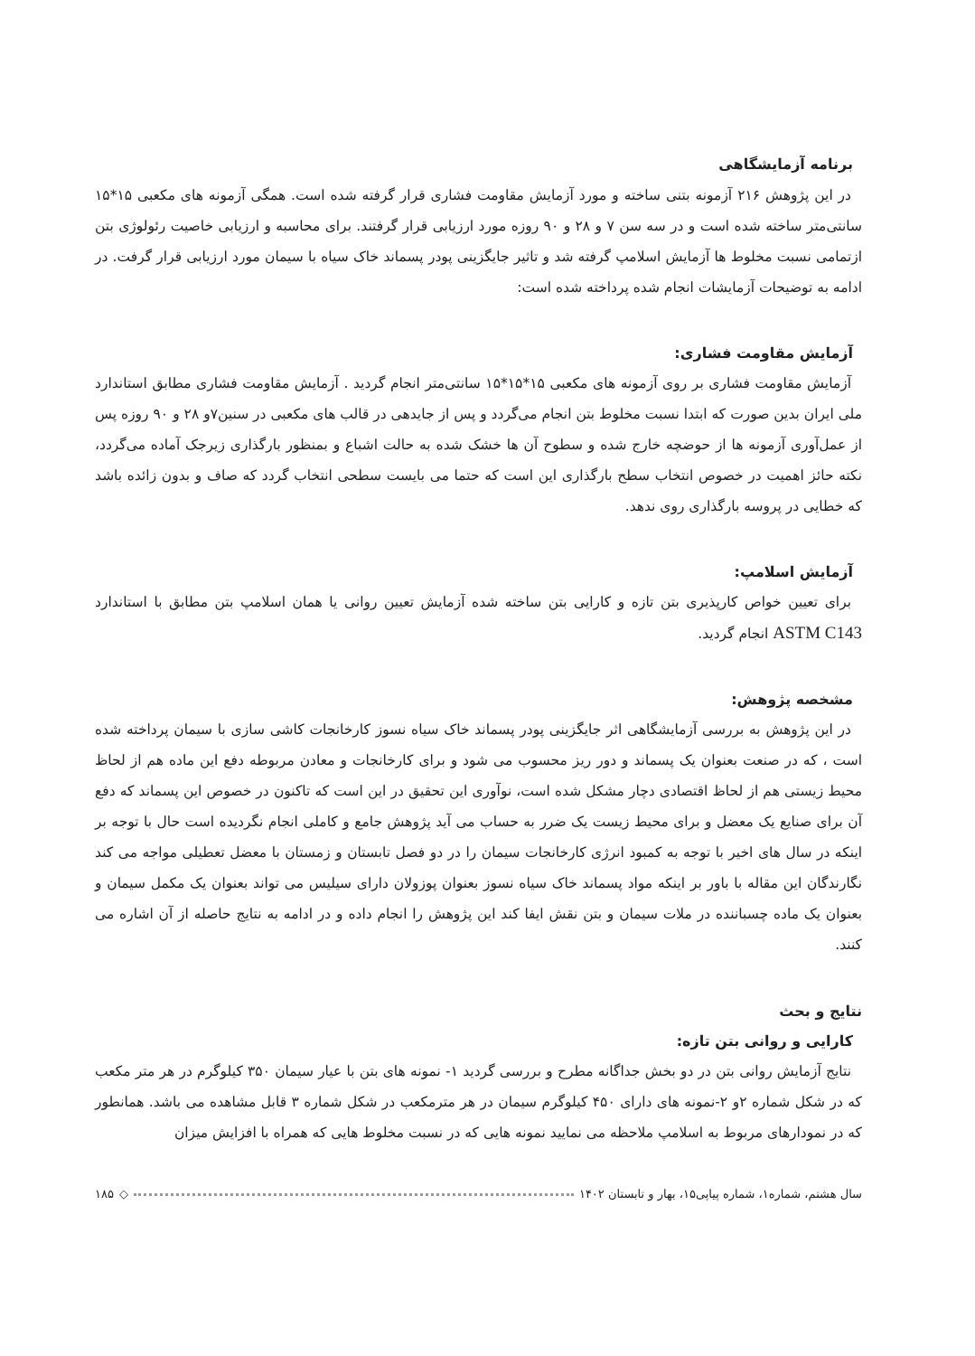برنامه آزمایشگاهی
در این پژوهش ۲۱۶ آزمونه بتنی ساخته و مورد آزمایش مقاومت فشاری قرار گرفته شده است. همگی آزمونه های مکعبی ۱۵*۱۵ سانتی‌متر ساخته شده است و در سه سن ۷ و ۲۸ و ۹۰ روزه مورد ارزیابی قرار گرفتند. برای محاسبه و ارزیابی خاصیت رئولوژی بتن ازتمامی نسبت مخلوط ها آزمایش اسلامپ گرفته شد و تاثیر جایگزینی پودر پسماند خاک سیاه با سیمان مورد ارزیابی قرار گرفت. در ادامه به توضیحات آزمایشات انجام شده پرداخته شده است:
آزمایش مقاومت فشاری:
آزمایش مقاومت فشاری بر روی آزمونه های مکعبی ۱۵*۱۵*۱۵ سانتی‌متر انجام گردید . آزمایش مقاومت فشاری مطابق استاندارد ملی ایران بدین صورت که ابتدا نسبت مخلوط بتن انجام می‌گردد و پس از جایدهی در قالب های مکعبی در سنین۷و ۲۸ و ۹۰ روزه پس از عمل‌آوری آزمونه ها از حوضچه خارج شده و سطوح آن ها خشک شده به حالت اشباع و بمنظور بارگذاری زیرجک آماده می‌گردد، نکته حائز اهمیت در خصوص انتخاب سطح بارگذاری این است که حتما می بایست سطحی انتخاب گردد که صاف و بدون زائده باشد که خطایی در پروسه بارگذاری روی ندهد.
آزمایش اسلامپ:
برای تعیین خواص کارپذیری بتن تازه و کارایی بتن ساخته شده آزمایش تعیین روانی یا همان اسلامپ بتن مطابق با استاندارد ASTM C143 انجام گردید.
مشخصه پژوهش:
در این پژوهش به بررسی آزمایشگاهی اثر جایگزینی پودر پسماند خاک سیاه نسوز کارخانجات کاشی سازی با سیمان پرداخته شده است ، که در صنعت بعنوان یک پسماند و دور ریز محسوب می شود و برای کارخانجات و معادن مربوطه دفع این ماده هم از لحاظ محیط زیستی هم از لحاظ اقتصادی دچار مشکل شده است، نوآوری این تحقیق در این است که تاکنون در خصوص این پسماند که دفع آن برای صنایع یک معضل و برای محیط زیست یک ضرر به حساب می آید پژوهش جامع و کاملی انجام نگردیده است حال با توجه بر اینکه در سال های اخیر با توجه به کمبود انرژی کارخانجات سیمان را در دو فصل تابستان و زمستان با معضل تعطیلی مواجه می کند نگارندگان این مقاله با باور بر اینکه مواد پسماند خاک سیاه نسوز بعنوان پوزولان دارای سیلیس می تواند بعنوان یک مکمل سیمان و بعنوان یک ماده چسباننده در ملات سیمان و بتن نقش ایفا کند این پژوهش را انجام داده و در ادامه به نتایج حاصله از آن اشاره می کنند.
نتایج و بحث
کارایی و روانی بتن تازه:
نتایج آزمایش روانی بتن در دو بخش جداگانه مطرح و بررسی گردید ۱- نمونه های بتن با عیار سیمان ۳۵۰ کیلوگرم در هر متر مکعب که در شکل شماره ۲و ۲-نمونه های دارای ۴۵۰ کیلوگرم سیمان در هر مترمکعب در شکل شماره ۳ قابل مشاهده می باشد. همانطور که در نمودارهای مربوط به اسلامپ ملاحظه می نمایید نمونه هایی که در نسبت مخلوط هایی که همراه با افزایش میزان
سال هشتم، شماره۱، شماره پیاپی۱۵، بهار و تابستان ۱۴۰۲ ◇ ۱۸۵